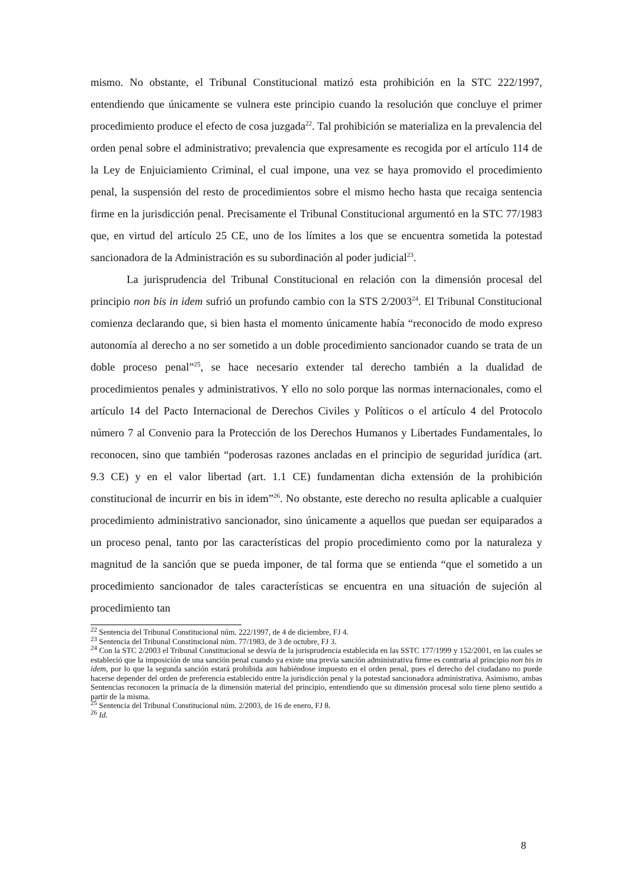mismo. No obstante, el Tribunal Constitucional matizó esta prohibición en la STC 222/1997, entendiendo que únicamente se vulnera este principio cuando la resolución que concluye el primer procedimiento produce el efecto de cosa juzgada<sup>22</sup>. Tal prohibición se materializa en la prevalencia del orden penal sobre el administrativo; prevalencia que expresamente es recogida por el artículo 114 de la Ley de Enjuiciamiento Criminal, el cual impone, una vez se haya promovido el procedimiento penal, la suspensión del resto de procedimientos sobre el mismo hecho hasta que recaiga sentencia firme en la jurisdicción penal. Precisamente el Tribunal Constitucional argumentó en la STC 77/1983 que, en virtud del artículo 25 CE, uno de los límites a los que se encuentra sometida la potestad sancionadora de la Administración es su subordinación al poder judicial<sup>23</sup>.
La jurisprudencia del Tribunal Constitucional en relación con la dimensión procesal del principio non bis in idem sufrió un profundo cambio con la STS 2/2003<sup>24</sup>. El Tribunal Constitucional comienza declarando que, si bien hasta el momento únicamente había “reconocido de modo expreso autonomía al derecho a no ser sometido a un doble procedimiento sancionador cuando se trata de un doble proceso penal”<sup>25</sup>, se hace necesario extender tal derecho también a la dualidad de procedimientos penales y administrativos. Y ello no solo porque las normas internacionales, como el artículo 14 del Pacto Internacional de Derechos Civiles y Políticos o el artículo 4 del Protocolo número 7 al Convenio para la Protección de los Derechos Humanos y Libertades Fundamentales, lo reconocen, sino que también “poderosas razones ancladas en el principio de seguridad jurídica (art. 9.3 CE) y en el valor libertad (art. 1.1 CE) fundamentan dicha extensión de la prohibición constitucional de incurrir en bis in idem”<sup>26</sup>. No obstante, este derecho no resulta aplicable a cualquier procedimiento administrativo sancionador, sino únicamente a aquellos que puedan ser equiparados a un proceso penal, tanto por las características del propio procedimiento como por la naturaleza y magnitud de la sanción que se pueda imponer, de tal forma que se entienda “que el sometido a un procedimiento sancionador de tales características se encuentra en una situación de sujeción al procedimiento tan
<sup>22</sup> Sentencia del Tribunal Constitucional núm. 222/1997, de 4 de diciembre, FJ 4.
<sup>23</sup> Sentencia del Tribunal Constitucional núm. 77/1983, de 3 de octubre, FJ 3.
<sup>24</sup> Con la STC 2/2003 el Tribunal Constitucional se desvía de la jurisprudencia establecida en las SSTC 177/1999 y 152/2001, en las cuales se estableció que la imposición de una sanción penal cuando ya existe una previa sanción administrativa firme es contraria al principio non bis in idem, por lo que la segunda sanción estará prohibida aun habiéndose impuesto en el orden penal, pues el derecho del ciudadano no puede hacerse depender del orden de preferencia establecido entre la jurisdicción penal y la potestad sancionadora administrativa. Asimismo, ambas Sentencias reconocen la primacía de la dimensión material del principio, entendiendo que su dimensión procesal solo tiene pleno sentido a partir de la misma.
<sup>25</sup> Sentencia del Tribunal Constitucional núm. 2/2003, de 16 de enero, FJ 8.
<sup>26</sup> Id.
8